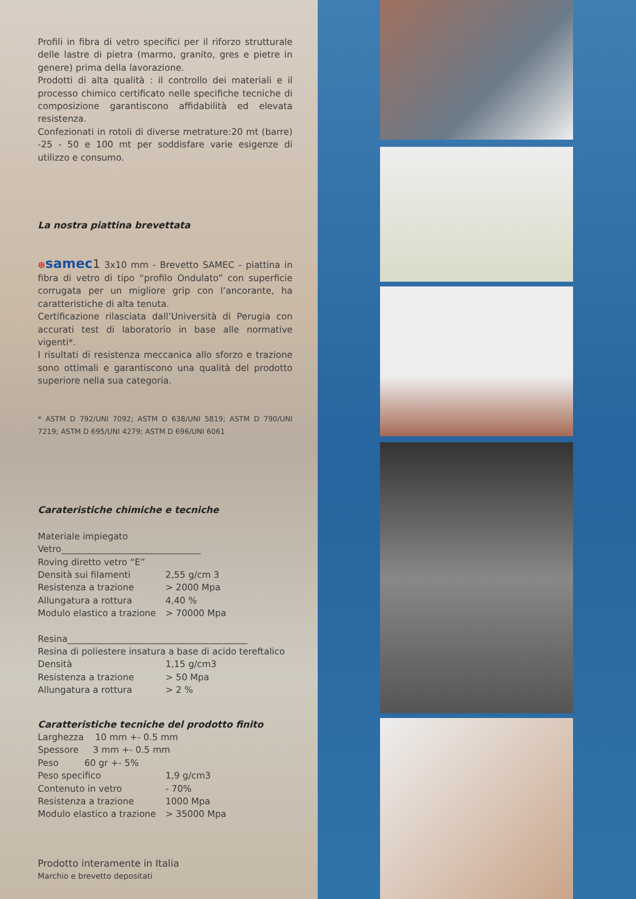Profili in fibra di vetro specifici per il riforzo strutturale delle lastre di pietra (marmo, granito, gres e pietre in genere) prima della lavorazione.
Prodotti di alta qualità : il controllo dei materiali e il processo chimico certificato nelle specifiche tecniche di composizione garantiscono affidabilità ed elevata resistenza.
Confezionati in rotoli di diverse metrature:20 mt (barre) -25 - 50 e 100 mt per soddisfare varie esigenze di utilizzo e consumo.
La nostra piattina brevettata
⊕samec 1 3x10 mm - Brevetto SAMEC - piattina in fibra di vetro di tipo “profilo Ondulato” con superficie corrugata per un migliore grip con l’ancorante, ha caratteristiche di alta tenuta.
Certificazione rilasciata dall’Università di Perugia con accurati test di laboratorio in base alle normative vigenti*.
I risultati di resistenza meccanica allo sforzo e trazione sono ottimali e garantiscono una qualità del prodotto superiore nella sua categoria.
* ASTM D 792/UNI 7092; ASTM D 638/UNI 5819; ASTM D 790/UNI 7219; ASTM D 695/UNI 4279; ASTM D 696/UNI 6061
Carateristiche chimiche e tecniche
Materiale impiegato
Vetro_______________________________
Roving diretto vetro “E”
Densità sui filamenti 2,55 g/cm 3
Resistenza a trazione > 2000 Mpa
Allungatura a rottura 4,40 %
Modulo elastico a trazione > 70000 Mpa
Resina________________________________________
Resina di poliestere insatura a base di acido tereftalico
Densità 1,15 g/cm3
Resistenza a trazione > 50 Mpa
Allungatura a rottura > 2 %
Caratteristiche tecniche del prodotto finito
Larghezza 10 mm +- 0.5 mm
Spessore 3 mm +- 0.5 mm
Peso 60 gr +- 5%
Peso specifico 1,9 g/cm3
Contenuto in vetro - 70%
Resistenza a trazione 1000 Mpa
Modulo elastico a trazione > 35000 Mpa
Prodotto interamente in Italia
Marchio e brevetto depositati